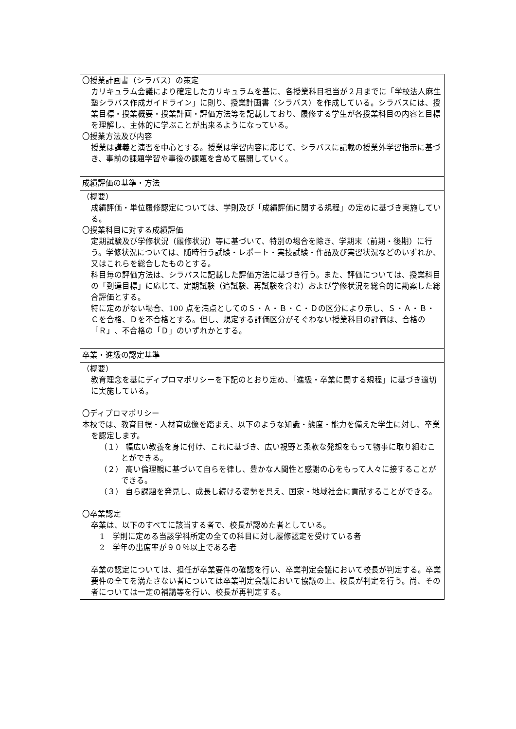| 〇授業計画書（シラバス）の策定 カリキュラム会議により確定したカリキュラムを基に、各授業科目担当が２月までに「学校法人麻生塾シラバス作成ガイドライン」に則り、授業計画書（シラバス）を作成している。シラバスには、授業目標・授業概要・授業計画・評価方法等を記載しており、履修する学生が各授業科目の内容と目標を理解し、主体的に学ぶことが出来るようになっている。 〇授業方法及び内容 授業は講義と演習を中心とする。授業は学習内容に応じて、シラバスに記載の授業外学習指示に基づき、事前の課題学習や事後の課題を含めて展開していく。 |
| 成績評価の基準・方法 |
| （概要） 成績評価・単位履修認定については、学則及び「成績評価に関する規程」の定めに基づき実施している。 〇授業科目に対する成績評価 定期試験及び学修状況（履修状況）等に基づいて、特別の場合を除き、学期末（前期・後期）に行う。学修状況については、随時行う試験・レポート・実技試験・作品及び実習状況などのいずれか、又はこれらを総合したものとする。 科目毎の評価方法は、シラバスに記載した評価方法に基づき行う。また、評価については、授業科目の「到達目標」に応じて、定期試験（追試験、再試験を含む）および学修状況を総合的に勘案した総合評価とする。 特に定めがない場合、100 点を満点としてのＳ・Ａ・Ｂ・Ｃ・Ｄの区分により示し、Ｓ・Ａ・Ｂ・Ｃを合格、Ｄを不合格とする。但し、規定する評価区分がそぐわない授業科目の評価は、合格の「Ｒ」、不合格の「Ｄ」のいずれかとする。 |
| 卒業・進級の認定基準 |
| （概要） 教育理念を基にディプロマポリシーを下記のとおり定め、「進級・卒業に関する規程」に基づき適切に実施している。 〇ディプロマポリシー 本校では、教育目標・人材育成像を踏まえ、以下のような知識・態度・能力を備えた学生に対し、卒業を認定します。 （１） 幅広い教養を身に付け、これに基づき、広い視野と柔軟な発想をもって物事に取り組むことができる。 （２） 高い倫理観に基づいて自らを律し、豊かな人間性と感謝の心をもって人々に接することができる。 （３） 自ら課題を発見し、成長し続ける姿勢を具え、国家・地域社会に貢献することができる。 〇卒業認定 卒業は、以下のすべてに該当する者で、校長が認めた者としている。 1 学則に定める当該学科所定の全ての科目に対し履修認定を受けている者 2 学年の出席率が９０％以上である者 卒業の認定については、担任が卒業要件の確認を行い、卒業判定会議において校長が判定する。卒業要件の全てを満たさない者については卒業判定会議において協議の上、校長が判定を行う。尚、その者については一定の補講等を行い、校長が再判定する。 |